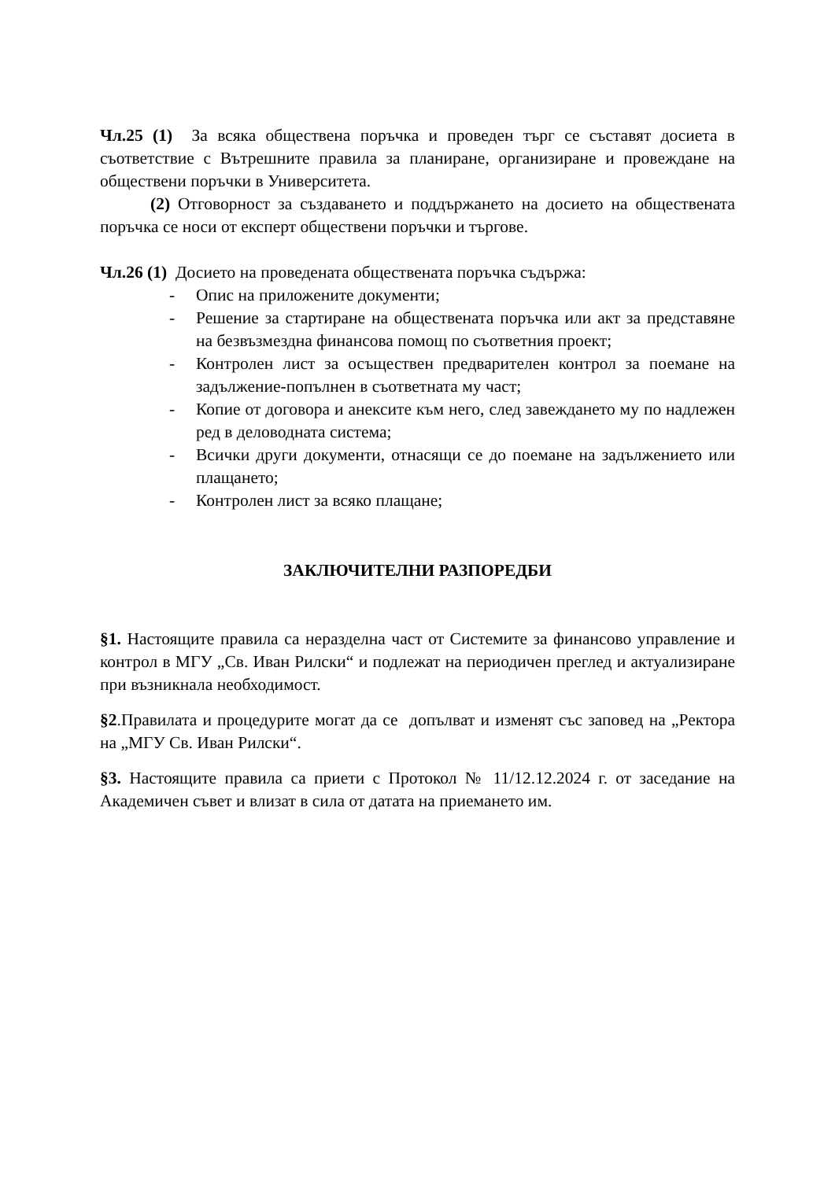Чл.25 (1) За всяка обществена поръчка и проведен търг се съставят досиета в съответствие с Вътрешните правила за планиране, организиране и провеждане на обществени поръчки в Университета.
(2) Отговорност за създаването и поддържането на досието на обществената поръчка се носи от експерт обществени поръчки и търгове.
Чл.26 (1) Досието на проведената обществената поръчка съдържа:
- Опис на приложените документи;
- Решение за стартиране на обществената поръчка или акт за представяне на безвъзмездна финансова помощ по съответния проект;
- Контролен лист за осъществен предварителен контрол за поемане на задължение-попълнен в съответната му част;
- Копие от договора и анексите към него, след завеждането му по надлежен ред в деловодната система;
- Всички други документи, отнасящи се до поемане на задължението или плащането;
- Контролен лист за всяко плащане;
ЗАКЛЮЧИТЕЛНИ РАЗПОРЕДБИ
§1. Настоящите правила са неразделна част от Системите за финансово управление и контрол в МГУ „Св. Иван Рилски“ и подлежат на периодичен преглед и актуализиране при възникнала необходимост.
§2.Правилата и процедурите могат да се допълват и изменят със заповед на „Ректора на „МГУ Св. Иван Рилски“.
§3. Настоящите правила са приети с Протокол № 11/12.12.2024 г. от заседание на Академичен съвет и влизат в сила от датата на приемането им.